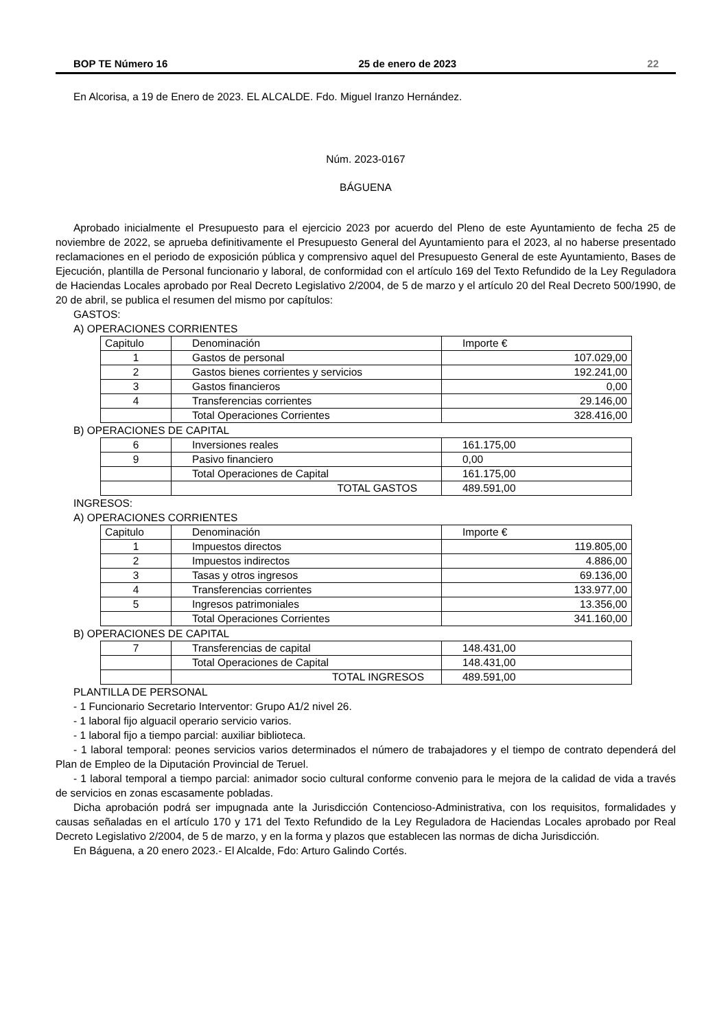BOP TE Número 16 25 de enero de 2023 22
En Alcorisa, a 19 de Enero de 2023. EL ALCALDE. Fdo. Miguel Iranzo Hernández.
Núm. 2023-0167
BÁGUENA
Aprobado inicialmente el Presupuesto para el ejercicio 2023 por acuerdo del Pleno de este Ayuntamiento de fecha 25 de noviembre de 2022, se aprueba definitivamente el Presupuesto General del Ayuntamiento para el 2023, al no haberse presentado reclamaciones en el periodo de exposición pública y comprensivo aquel del Presupuesto General de este Ayuntamiento, Bases de Ejecución, plantilla de Personal funcionario y laboral, de conformidad con el artículo 169 del Texto Refundido de la Ley Reguladora de Haciendas Locales aprobado por Real Decreto Legislativo 2/2004, de 5 de marzo y el artículo 20 del Real Decreto 500/1990, de 20 de abril, se publica el resumen del mismo por capítulos:
GASTOS:
A) OPERACIONES CORRIENTES
| Capitulo | Denominación | Importe € |
| 1 | Gastos de personal | 107.029,00 |
| 2 | Gastos bienes corrientes y servicios | 192.241,00 |
| 3 | Gastos financieros | 0,00 |
| 4 | Transferencias corrientes | 29.146,00 |
| | Total Operaciones Corrientes | 328.416,00 |
B) OPERACIONES DE CAPITAL
| 6 | Inversiones reales | 161.175,00 |
| 9 | Pasivo financiero | 0,00 |
| | Total Operaciones de Capital | 161.175,00 |
| | TOTAL GASTOS | 489.591,00 |
INGRESOS:
A) OPERACIONES CORRIENTES
| Capitulo | Denominación | Importe € |
| 1 | Impuestos directos | 119.805,00 |
| 2 | Impuestos indirectos | 4.886,00 |
| 3 | Tasas y otros ingresos | 69.136,00 |
| 4 | Transferencias corrientes | 133.977,00 |
| 5 | Ingresos patrimoniales | 13.356,00 |
| | Total Operaciones Corrientes | 341.160,00 |
B) OPERACIONES DE CAPITAL
| 7 | Transferencias de capital | 148.431,00 |
| | Total Operaciones de Capital | 148.431,00 |
| | TOTAL INGRESOS | 489.591,00 |
PLANTILLA DE PERSONAL
- 1 Funcionario Secretario Interventor: Grupo A1/2 nivel 26.
- 1 laboral fijo alguacil operario servicio varios.
- 1 laboral fijo a tiempo parcial: auxiliar biblioteca.
- 1 laboral temporal: peones servicios varios determinados el número de trabajadores y el tiempo de contrato dependerá del Plan de Empleo de la Diputación Provincial de Teruel.
- 1 laboral temporal a tiempo parcial: animador socio cultural conforme convenio para le mejora de la calidad de vida a través de servicios en zonas escasamente pobladas.
Dicha aprobación podrá ser impugnada ante la Jurisdicción Contencioso-Administrativa, con los requisitos, formalidades y causas señaladas en el artículo 170 y 171 del Texto Refundido de la Ley Reguladora de Haciendas Locales aprobado por Real Decreto Legislativo 2/2004, de 5 de marzo, y en la forma y plazos que establecen las normas de dicha Jurisdicción.
En Báguena, a 20 enero 2023.- El Alcalde, Fdo: Arturo Galindo Cortés.